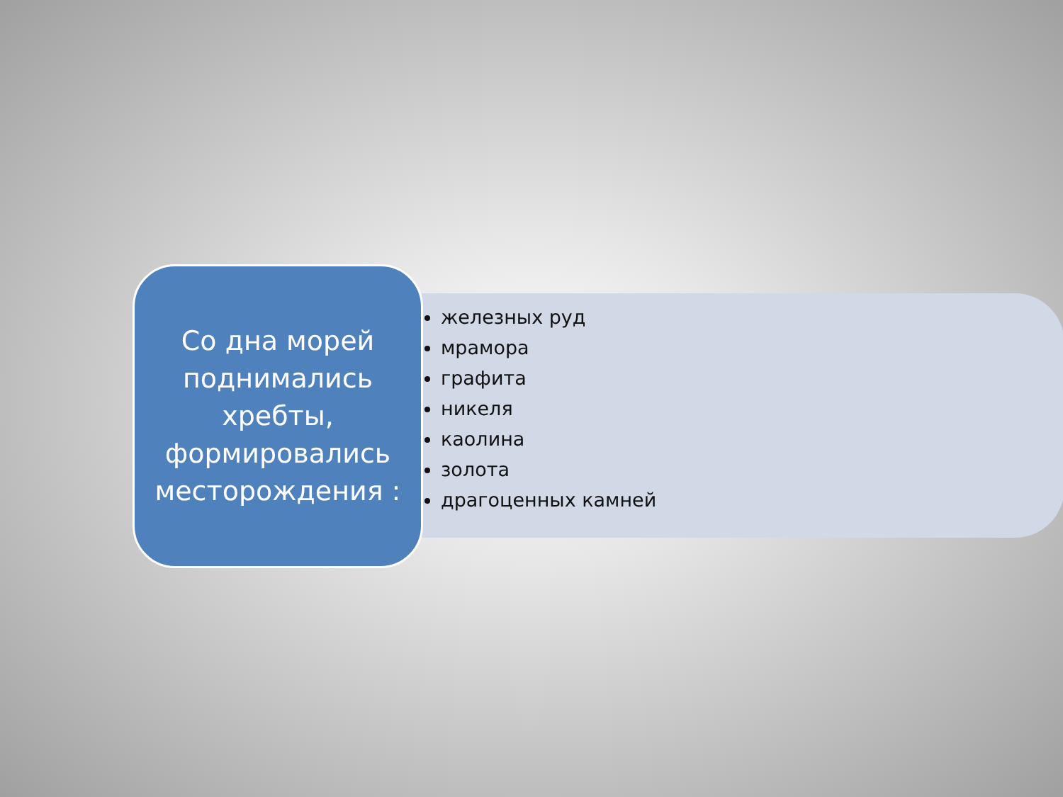Со дна морей поднимались хребты, формировались месторождения :
железных руд
мрамора
графита
никеля
каолина
золота
драгоценных камней